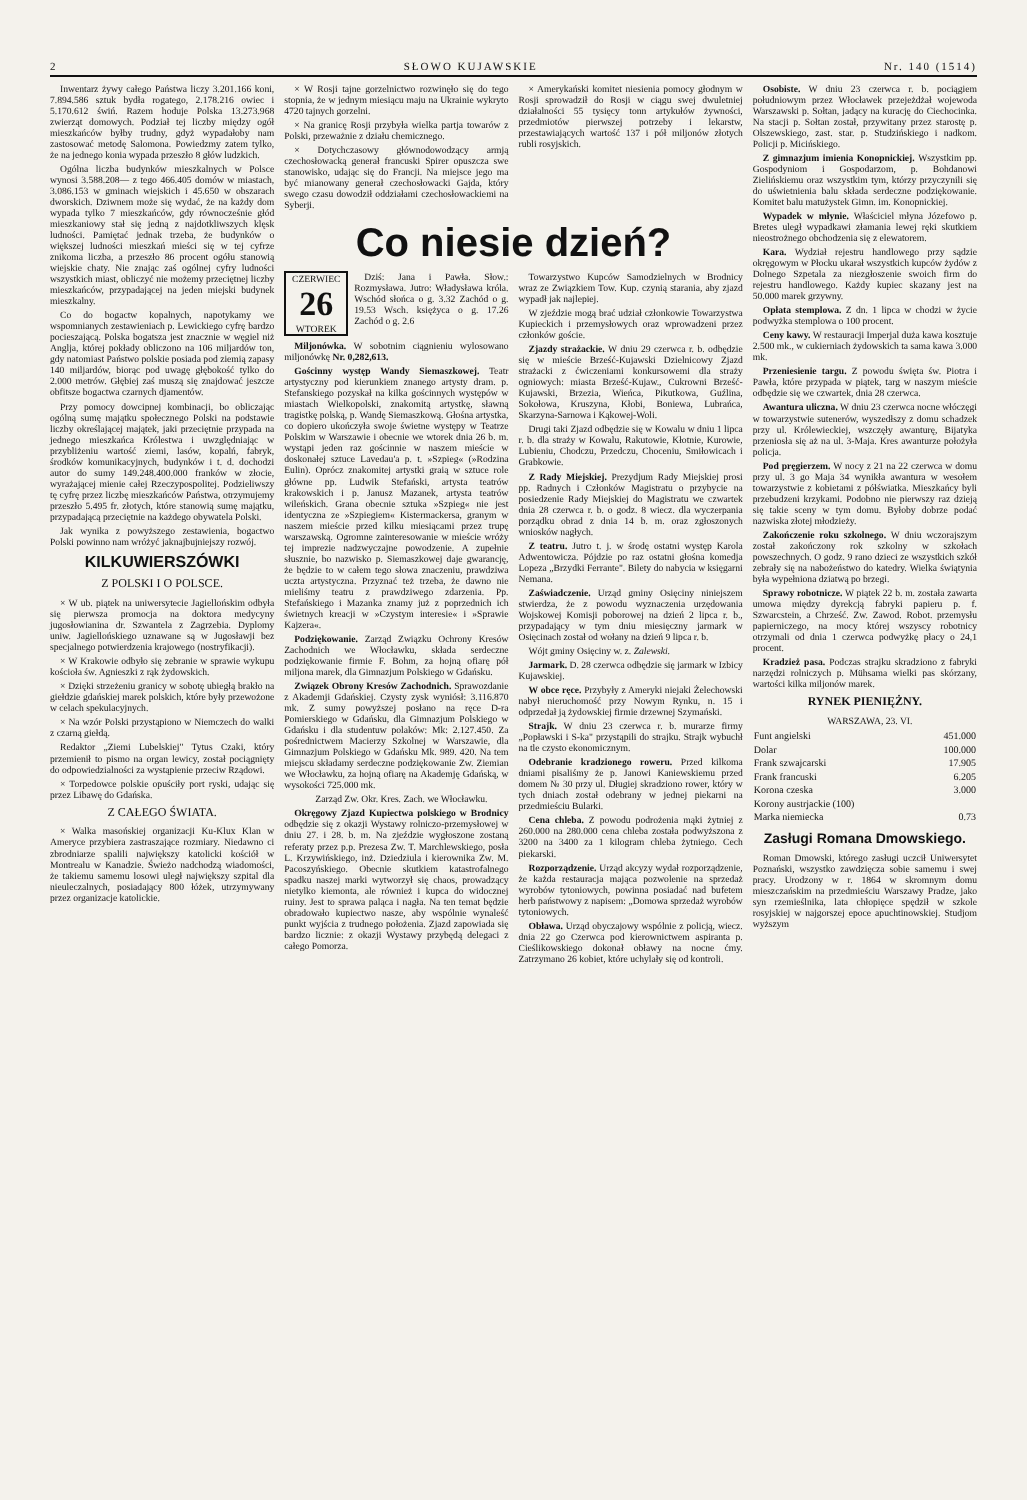2 SŁOWO KUJAWSKIE Nr. 140 (1514)
Inwentarz żywy całego Państwa liczy 3.201.166 koni, 7.894.586 sztuk bydła rogatego, 2.178.216 owiec i 5.170.612 świń. Razem hoduje Polska 13.273.968 zwierząt domowych. Podział tej liczby między ogół mieszkańców byłby trudny, gdyż wypadałoby nam zastosować metodę Salomona. Powiedzmy zatem tylko, że na jednego konia wypada przeszło 8 głów ludzkich.
Ogólna liczba budynków mieszkalnych w Polsce wynosi 3.588.208— z tego 466.405 domów w miastach, 3.086.153 w gminach wiejskich i 45.650 w obszarach dworskich. Dziwnem może się wydać, że na każdy dom wypada tylko 7 mieszkańców, gdy równocześnie głód mieszkaniowy stał się jedną z najdotkliwszych klęsk ludności. Pamiętać jednak trzeba, że budynków o większej ludności mieszkań mieści się w tej cyfrze znikoma liczba, a przeszło 86 procent ogółu stanowią wiejskie chaty. Nie znając zaś ogólnej cyfry ludności wszystkich miast, obliczyć nie możemy przeciętnej liczby mieszkańców, przypadającej na jeden miejski budynek mieszkalny.
Co do bogactw kopalnych, napotykamy we wspomnianych zestawieniach p. Lewickiego cyfrę bardzo pocieszającą. Polska bogatsza jest znacznie w węgiel niż Anglja, której pokłady obliczono na 106 miljardów ton, gdy natomiast Państwo polskie posiada pod ziemią zapasy 140 miljardów, biorąc pod uwagę głębokość tylko do 2.000 metrów. Głębiej zaś muszą się znajdować jeszcze obfitsze bogactwa czarnych djamentów.
Przy pomocy dowcipnej kombinacji, bo obliczając ogólną sumę majątku społecznego Polski na podstawie liczby określającej majątek, jaki przeciętnie przypada na jednego mieszkańca Królestwa i uwzględniając w przybliżeniu wartość ziemi, lasów, kopalń, fabryk, środków komunikacyjnych, budynków i t. d. dochodzi autor do sumy 149.248.400.000 franków w złocie, wyrażającej mienie całej Rzeczypospolitej. Podzieliwszy tę cyfrę przez liczbę mieszkańców Państwa, otrzymujemy przeszło 5.495 fr. złotych, które stanowią sumę majątku, przypadającą przeciętnie na każdego obywatela Polski.
Jak wynika z powyższego zestawienia, bogactwo Polski powinno nam wróżyć jaknajbujniejszy rozwój.
KILKUWIERSZÓWKI
Z POLSKI I O POLSCE.
× W ub. piątek na uniwersytecie Jagiellońskim odbyła się pierwsza promocja na doktora medycyny jugosłowianina dr. Szwantela z Zagrzebia. Dyplomy uniw. Jagiellońskiego uznawane są w Jugosławji bez specjalnego potwierdzenia krajowego (nostryfikacji).
× W Krakowie odbyło się zebranie w sprawie wykupu kościoła św. Agnieszki z rąk żydowskich.
× Dzięki strzeżeniu granicy w sobotę ubiegłą brakło na giełdzie gdańskiej marek polskich, które były przewożone w celach spekulacyjnych.
× Na wzór Polski przystąpiono w Niemczech do walki z czarną giełdą.
Redaktor „Ziemi Lubelskiej" Tytus Czaki, który przemienił to pismo na organ lewicy, został pociągnięty do odpowiedzialności za wystąpienie przeciw Rządowi.
× Torpedowce polskie opuściły port ryski, udając się przez Libawę do Gdańska.
Z CAŁEGO ŚWIATA.
× Walka masońskiej organizacji Ku-Klux Klan w Ameryce przybiera zastraszające rozmiary. Niedawno ci zbrodniarze spalili największy katolicki kościół w Montrealu w Kanadzie. Świeżo nadchodzą wiadomości, że takiemu samemu losowi uległ największy szpital dla nieuleczalnych, posiadający 800 łóżek, utrzymywany przez organizacje katolickie.
× W Rosji tajne gorzelnictwo rozwinęło się do tego stopnia, że w jednym miesiącu maju na Ukrainie wykryto 4720 tajnych gorzelni.
× Na granicę Rosji przybyła wielka partja towarów z Polski, przeważnie z działu chemicznego.
× Dotychczasowy głównodowodzący armją czechosłowacką generał francuski Spirer opuszcza swe stanowisko, udając się do Francji. Na miejsce jego ma być mianowany generał czechosłowacki Gajda, który swego czasu dowodził oddziałami czechosłowackiemi na Syberji.
× Amerykański komitet niesienia pomocy głodnym w Rosji sprowadził do Rosji w ciągu swej dwuletniej działalności 55 tysięcy tonn artykułów żywności, przedmiotów pierwszej potrzeby i lekarstw, przestawiających wartość 137 i pół miljonów złotych rubli rosyjskich.
Co niesie dzień?
CZERWIEC
26
WTOREK
Dziś: Jana i Pawła. Słow.: Rozmysława. Jutro: Władysława króla. Wschód słońca o g. 3.32 Zachód o g. 19.53 Wsch. księżyca o g. 17.26 Zachód o g. 2.6
Miljonówka. W sobotnim ciągnieniu wylosowano miljonówkę Nr. 0,282,613.
Gościnny występ Wandy Siemaszkowej. Teatr artystyczny pod kierunkiem znanego artysty dram. p. Stefanskiego pozyskał na kilka gościnnych występów w miastach Wielkopolski, znakomitą artystkę, sławną tragistkę polską, p. Wandę Siemaszkową. Głośna artystka, co dopiero ukończyła swoje świetne występy w Teatrze Polskim w Warszawie i obecnie we wtorek dnia 26 b. m. wystąpi jeden raz gościnnie w naszem mieście w doskonałej sztuce Lavedau'a p. t. »Szpieg« (»Rodzina Eulin). Oprócz znakomitej artystki graią w sztuce role główne pp. Ludwik Stefański, artysta teatrów krakowskich i p. Janusz Mazanek, artysta teatrów wileńskich. Grana obecnie sztuka »Szpieg« nie jest identyczna ze »Szpiegiem« Kistermackersa, granym w naszem mieście przed kilku miesiącami przez trupę warszawską. Ogromne zainteresowanie w mieście wróży tej imprezie nadzwyczajne powodzenie. A zupełnie słusznie, bo nazwisko p. Siemaszkowej daje gwarancję, że będzie to w całem tego słowa znaczeniu, prawdziwa uczta artystyczna. Przyznać też trzeba, że dawno nie mieliśmy teatru z prawdziwego zdarzenia. Pp. Stefańskiego i Mazanka znamy już z poprzednich ich świetnych kreacji w »Czystym interesie« i »Sprawie Kajzera«.
Podziękowanie. Zarząd Związku Ochrony Kresów Zachodnich we Włocławku, składa serdeczne podziękowanie firmie F. Bohm, za hojną ofiarę pół miljona marek, dla Gimnazjum Polskiego w Gdańsku.
Związek Obrony Kresów Zachodnich. Sprawozdanie z Akademji Gdańskiej. Czysty zysk wyniósł: 3.116.870 mk. Z sumy powyższej posłano na ręce D-ra Pomierskiego w Gdańsku, dla Gimnazjum Polskiego w Gdańsku i dla studentuw polaków: Mk: 2.127.450. Za pośrednictwem Macierzy Szkolnej w Warszawie, dla Gimnazjum Polskiego w Gdańsku Mk. 989. 420. Na tem miejscu składamy serdeczne podziękowanie Zw. Ziemian we Włocławku, za hojną ofiarę na Akademję Gdańską, w wysokości 725.000 mk.
Zarząd Zw. Okr. Kres. Zach. we Włocławku.
Okręgowy Zjazd Kupiectwa polskiego w Brodnicy odbędzie się z okazji Wystawy rolniczo-przemysłowej w dniu 27. i 28. b. m. Na zjeździe wygłoszone zostaną referaty przez p.p. Prezesa Zw. T. Marchlewskiego, posła L. Krzywińskiego, inż. Dziedziula i kierownika Zw. M. Pacoszyńskiego. Obecnie skutkiem katastrofalnego spadku naszej marki wytworzył się chaos, prowadzący nietylko kiemonta, ale również i kupca do widocznej ruiny. Jest to sprawa paląca i nagła. Na ten temat będzie obradowało kupiectwo nasze, aby wspólnie wynaleść punkt wyjścia z trudnego położenia. Zjazd zapowiada się bardzo licznie: z okazji Wystawy przybędą delegaci z całego Pomorza.
Towarzystwo Kupców Samodzielnych w Brodnicy wraz ze Związkiem Tow. Kup. czynią starania, aby zjazd wypadł jak najlepiej.
W zjeździe mogą brać udział członkowie Towarzystwa Kupieckich i przemysłowych oraz wprowadzeni przez członków goście.
Zjazdy strażackie. W dniu 29 czerwca r. b. odbędzie się w mieście Brześć-Kujawski Dzielnicowy Zjazd strażacki z ćwiczeniami konkursowemi dla straży ogniowych: miasta Brześć-Kujaw., Cukrowni Brześć-Kujawski, Brzezia, Wieńca, Pikutkowa, Guźlina, Sokołowa, Kruszyna, Kłobi, Boniewa, Lubrańca, Skarzyna-Sarnowa i Kąkowej-Woli.
Drugi taki Zjazd odbędzie się w Kowalu w dniu 1 lipca r. b. dla straży w Kowalu, Rakutowie, Kłotnie, Kurowie, Lubieniu, Chodczu, Przedczu, Choceniu, Smiłowicach i Grabkowie.
Z Rady Miejskiej. Prezydjum Rady Miejskiej prosi pp. Radnych i Członków Magistratu o przybycie na posiedzenie Rady Miejskiej do Magistratu we czwartek dnia 28 czerwca r. b. o godz. 8 wiecz. dla wyczerpania porządku obrad z dnia 14 b. m. oraz zgłoszonych wniosków nagłych.
Z teatru. Jutro t. j. w środę ostatni występ Karola Adwentowicza. Pójdzie po raz ostatni głośna komedja Lopeza „Brzydki Ferrante". Bilety do nabycia w księgarni Nemana.
Zaświadczenie. Urząd gminy Osięciny niniejszem stwierdza, że z powodu wyznaczenia urzędowania Wojskowej Komisji poborowej na dzień 2 lipca r. b., przypadający w tym dniu miesięczny jarmark w Osięcinach został od wołany na dzień 9 lipca r. b.
Wójt gminy Osięciny w. z. Zalewski.
Jarmark. D. 28 czerwca odbędzie się jarmark w Izbicy Kujawskiej.
W obce ręce. Przybyły z Ameryki niejaki Żelechowski nabył nieruchomość przy Nowym Rynku, n. 15 i odprzedał ją żydowskiej firmie drzewnej Szymański.
Strajk. W dniu 23 czerwca r. b. murarze firmy „Popławski i S-ka" przystąpili do strajku. Strajk wybuchł na tle czysto ekonomicznym.
Odebranie kradzionego roweru. Przed kilkoma dniami pisaliśmy że p. Janowi Kaniewskiemu przed domem № 30 przy ul. Długiej skradziono rower, który w tych dniach został odebrany w jednej piekarni na przedmieściu Bularki.
Cena chleba. Z powodu podrożenia mąki żytniej z 260.000 na 280.000 cena chleba została podwyższona z 3200 na 3400 za 1 kilogram chleba żytniego. Cech piekarski.
Rozporządzenie. Urząd akcyzy wydał rozporządzenie, że każda restauracja mająca pozwolenie na sprzedaż wyrobów tytoniowych, powinna posiadać nad bufetem herb państwowy z napisem: „Domowa sprzedaż wyrobów tytoniowych.
Obława. Urząd obyczajowy wspólnie z policją, wiecz. dnia 22 go Czerwca pod kierownictwem aspiranta p. Cieślikowskiego dokonał obławy na nocne ćmy. Zatrzymano 26 kobiet, które uchylały się od kontroli.
Osobiste. W dniu 23 czerwca r. b. pociągiem południowym przez Włocławek przejeżdżał wojewoda Warszawski p. Sołtan, jadący na kurację do Ciechocinka. Na stacji p. Sołtan został, przywitany przez starostę p. Olszewskiego, zast. star. p. Studzińskiego i nadkom. Policji p. Micińskiego.
Z gimnazjum imienia Konopnickiej. Wszystkim pp. Gospodyniom i Gospodarzom, p. Bohdanowi Zielińskiemu oraz wszystkim tym, którzy przyczynili się do uświetnienia balu składa serdeczne podziękowanie. Komitet balu matużystek Gimn. im. Konopnickiej.
Wypadek w młynie. Właściciel młyna Józefowo p. Bretes uległ wypadkawi złamania lewej ręki skutkiem nieostrożnego obchodzenia się z elewatorem.
Kara. Wydział rejestru handlowego przy sądzie okręgowym w Płocku ukarał wszystkich kupców żydów z Dolnego Szpetala za niezgłoszenie swoich firm do rejestru handlowego. Każdy kupiec skazany jest na 50.000 marek grzywny.
Opłata stemplowa. Z dn. 1 lipca w chodzi w życie podwyżka stemplowa o 100 procent.
Ceny kawy. W restauracji Imperjal duża kawa kosztuje 2.500 mk., w cukierniach żydowskich ta sama kawa 3.000 mk.
Przeniesienie targu. Z powodu święta św. Piotra i Pawła, które przypada w piątek, targ w naszym mieście odbędzie się we czwartek, dnia 28 czerwca.
Awantura uliczna. W dniu 23 czerwca nocne włóczęgi w towarzystwie sutenerów, wyszedłszy z domu schadzek przy ul. Królewieckiej, wszczęły awanturę, Bijatyka przeniosła się aż na ul. 3-Maja. Kres awanturze położyła policja.
Pod pręgierzem. W nocy z 21 na 22 czerwca w domu przy ul. 3 go Maja 34 wynikła awantura w wesołem towarzystwie z kobietami z półświatka. Mieszkańcy byli przebudzeni krzykami. Podobno nie pierwszy raz dzieją się takie sceny w tym domu. Byłoby dobrze podać nazwiska złotej młodzieży.
Zakończenie roku szkolnego. W dniu wczorajszym został zakończony rok szkolny w szkołach powszechnych. O godz. 9 rano dzieci ze wszystkich szkół zebrały się na nabożeństwo do katedry. Wielka świątynia była wypełniona dziatwą po brzegi.
Sprawy robotnicze. W piątek 22 b. m. została zawarta umowa między dyrekcją fabryki papieru p. f. Szwarcstein, a Chrześć. Zw. Zawod. Robot. przemysłu papierniczego, na mocy której wszyscy robotnicy otrzymali od dnia 1 czerwca podwyżkę płacy o 24,1 procent.
Kradzież pasa. Podczas strajku skradziono z fabryki narzędzi rolniczych p. Mühsama wielki pas skórzany, wartości kilka miljonów marek.
RYNEK PIENIĘŻNY.
WARSZAWA, 23. VI.
| Funt angielski | 451.000 |
| Dolar | 100.000 |
| Frank szwajcarski | 17.905 |
| Frank francuski | 6.205 |
| Korona czeska | 3.000 |
| Korony austrjackie (100) | |
| Marka niemiecka | 0.73 |
Zasługi Romana Dmowskiego.
Roman Dmowski, którego zasługi uczcił Uniwersytet Poznański, wszystko zawdzięcza sobie samemu i swej pracy. Urodzony w r. 1864 w skromnym domu mieszczańskim na przedmieściu Warszawy Pradze, jako syn rzemieślnika, lata chłopięce spędził w szkole rosyjskiej w najgorszej epoce apuchtinowskiej. Studjom wyższym